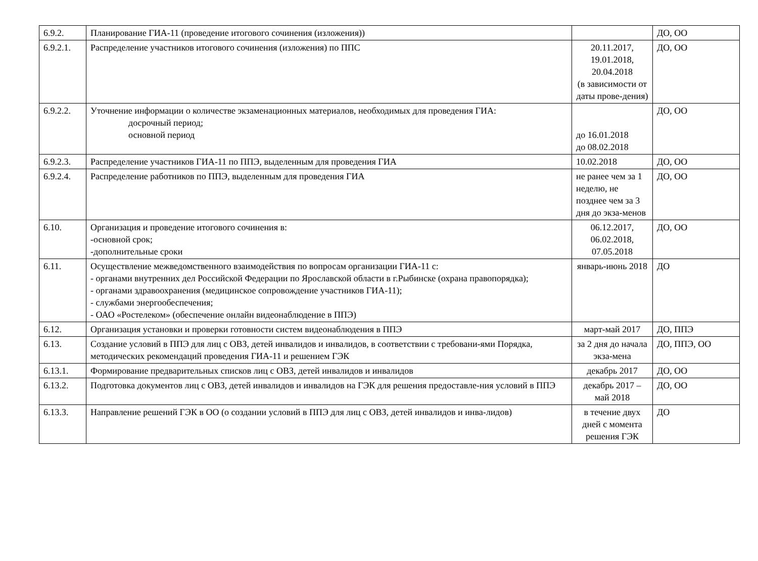| 6.9.2. | Планирование ГИА-11 (проведение итогового сочинения (изложения)) | | ДО, ОО |
| 6.9.2.1. | Распределение участников итогового сочинения (изложения) по ППС | 20.11.2017, 19.01.2018, 20.04.2018 (в зависимости от даты прове-дения) | ДО, ОО |
| 6.9.2.2. | Уточнение информации о количестве экзаменационных материалов, необходимых для проведения ГИА: досрочный период; основной период | до 16.01.2018 до 08.02.2018 | ДО, ОО |
| 6.9.2.3. | Распределение участников ГИА-11 по ППЭ, выделенным для проведения ГИА | 10.02.2018 | ДО, ОО |
| 6.9.2.4. | Распределение работников по ППЭ, выделенным для проведения ГИА | не ранее чем за 1 неделю, не позднее чем за 3 дня до экза-менов | ДО, ОО |
| 6.10. | Организация и проведение итогового сочинения в: -основной срок; -дополнительные сроки | 06.12.2017, 06.02.2018, 07.05.2018 | ДО, ОО |
| 6.11. | Осуществление межведомственного взаимодействия по вопросам организации ГИА-11 с: - органами внутренних дел Российской Федерации по Ярославской области в г.Рыбинске (охрана правопорядка); - органами здравоохранения (медицинское сопровождение участников ГИА-11); - службами энергообеспечения; - ОАО «Ростелеком» (обеспечение онлайн видеонаблюдение в ППЭ) | январь-июнь 2018 | ДО |
| 6.12. | Организация установки и проверки готовности систем видеонаблюдения в ППЭ | март-май 2017 | ДО, ППЭ |
| 6.13. | Создание условий в ППЭ для лиц с ОВЗ, детей инвалидов и инвалидов, в соответствии с требовани-ями Порядка, методических рекомендаций проведения ГИА-11 и решением ГЭК | за 2 дня до начала экза-мена | ДО, ППЭ, ОО |
| 6.13.1. | Формирование предварительных списков лиц с ОВЗ, детей инвалидов и инвалидов | декабрь 2017 | ДО, ОО |
| 6.13.2. | Подготовка документов лиц с ОВЗ, детей инвалидов и инвалидов на ГЭК для решения предоставле-ния условий в ППЭ | декабрь 2017 – май 2018 | ДО, ОО |
| 6.13.3. | Направление решений ГЭК в ОО (о создании условий в ППЭ для лиц с ОВЗ, детей инвалидов и инва-лидов) | в течение двух дней с момента решения ГЭК | ДО |